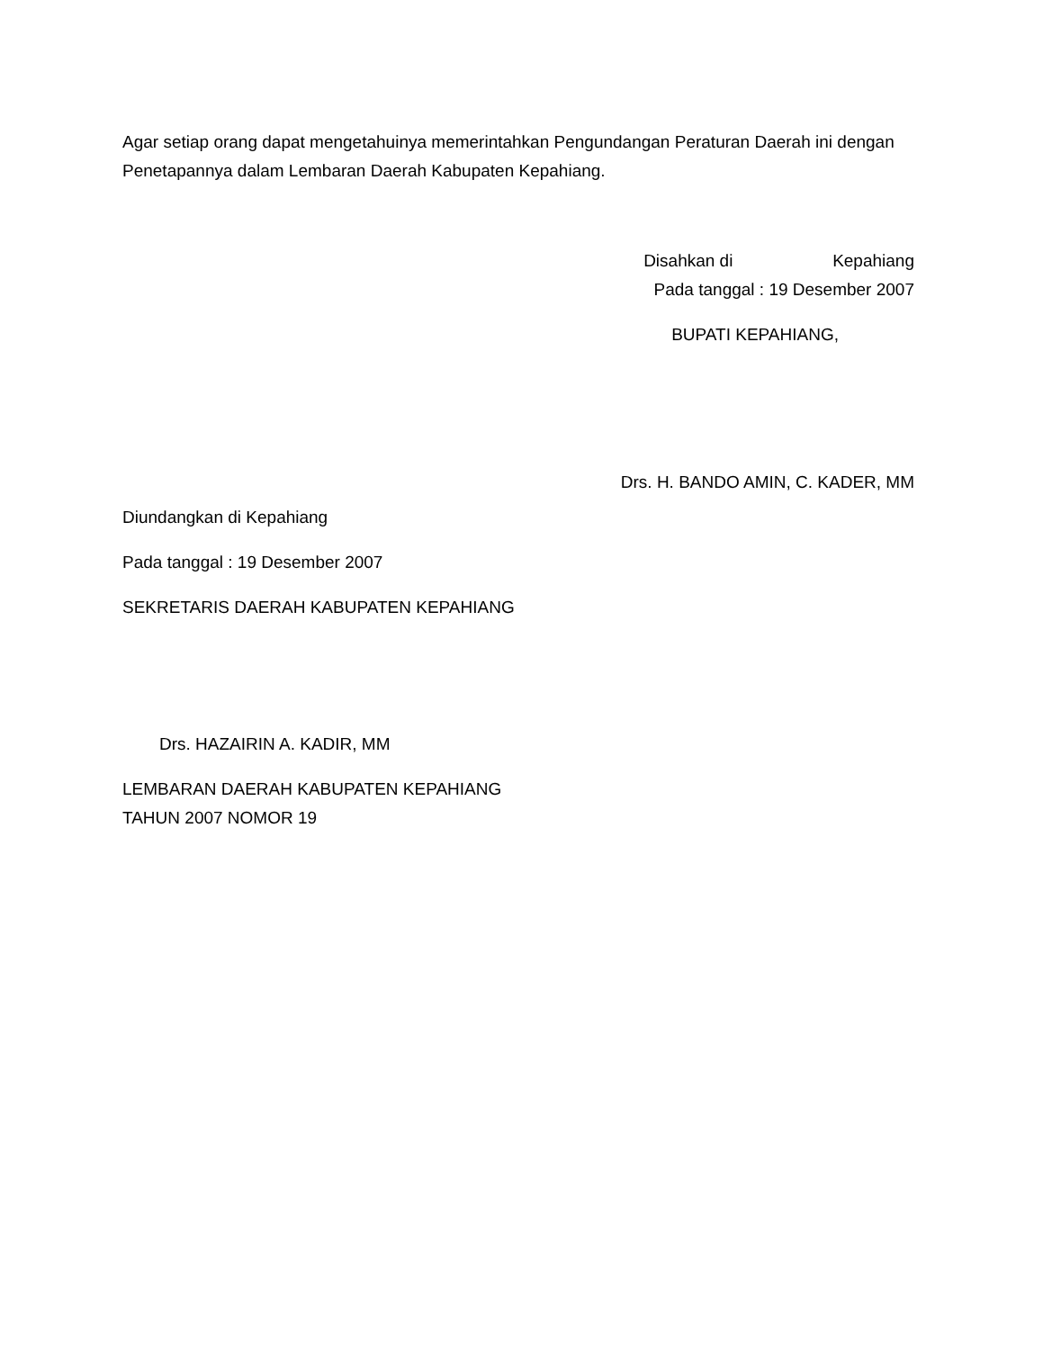Agar setiap orang dapat mengetahuinya memerintahkan Pengundangan Peraturan Daerah ini dengan Penetapannya dalam Lembaran Daerah Kabupaten Kepahiang.
Disahkan di Kepahiang
Pada tanggal : 19 Desember 2007
BUPATI KEPAHIANG,
Drs. H. BANDO AMIN, C. KADER, MM
Diundangkan di Kepahiang
Pada tanggal : 19 Desember 2007
SEKRETARIS DAERAH KABUPATEN KEPAHIANG
Drs. HAZAIRIN A. KADIR, MM
LEMBARAN DAERAH KABUPATEN KEPAHIANG
TAHUN 2007 NOMOR 19